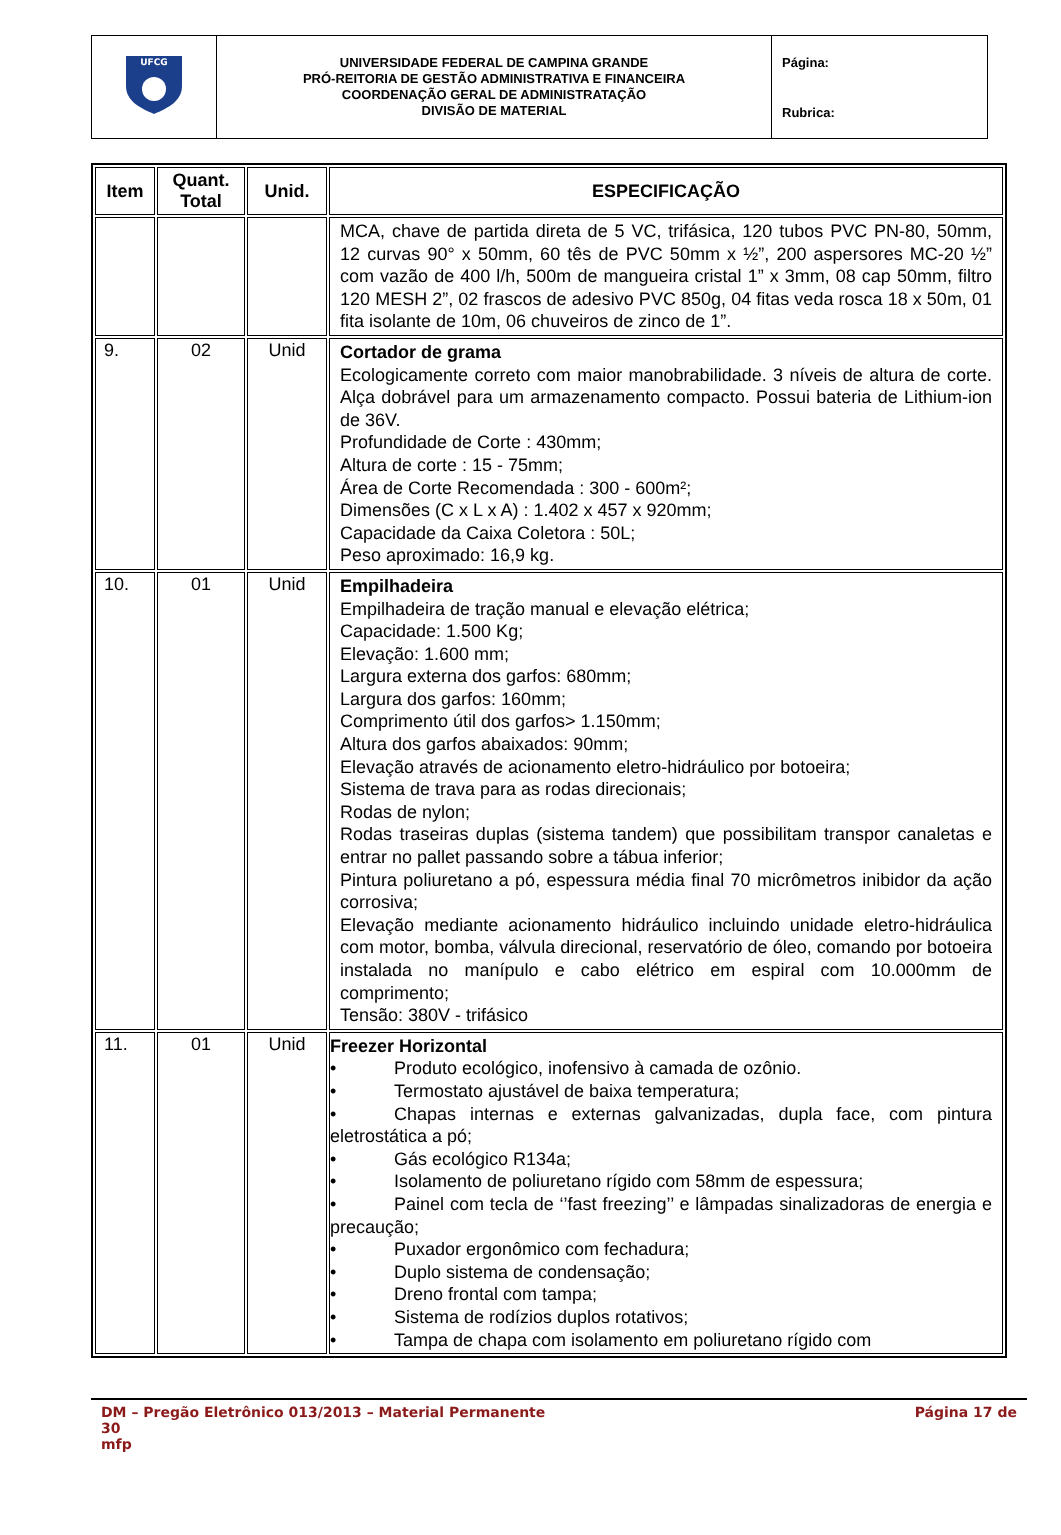| UFCG | UNIVERSIDADE FEDERAL DE CAMPINA GRANDE PRÓ-REITORIA DE GESTÃO ADMINISTRATIVA E FINANCEIRA COORDENAÇÃO GERAL DE ADMINISTRATAÇÃO DIVISÃO DE MATERIAL | Página: Rubrica: |
| Item | Quant. Total | Unid. | ESPECIFICAÇÃO |
| --- | --- | --- | --- |
| | | | MCA, chave de partida direta de 5 VC, trifásica, 120 tubos PVC PN-80, 50mm, 12 curvas 90° x 50mm, 60 tês de PVC 50mm x ½”, 200 aspersores MC-20 ½” com vazão de 400 l/h, 500m de mangueira cristal 1” x 3mm, 08 cap 50mm, filtro 120 MESH 2”, 02 frascos de adesivo PVC 850g, 04 fitas veda rosca 18 x 50m, 01 fita isolante de 10m, 06 chuveiros de zinco de 1”. |
| 9. | 02 | Unid | Cortador de grama Ecologicamente correto com maior manobrabilidade. 3 níveis de altura de corte. Alça dobrável para um armazenamento compacto. Possui bateria de Lithium-ion de 36V. Profundidade de Corte : 430mm; Altura de corte : 15 - 75mm; Área de Corte Recomendada : 300 - 600m²; Dimensões (C x L x A) : 1.402 x 457 x 920mm; Capacidade da Caixa Coletora : 50L; Peso aproximado: 16,9 kg. |
| 10. | 01 | Unid | Empilhadeira Empilhadeira de tração manual e elevação elétrica; Capacidade: 1.500 Kg; Elevação: 1.600 mm; Largura externa dos garfos: 680mm; Largura dos garfos: 160mm; Comprimento útil dos garfos> 1.150mm; Altura dos garfos abaixados: 90mm; Elevação através de acionamento eletro-hidráulico por botoeira; Sistema de trava para as rodas direcionais; Rodas de nylon; Rodas traseiras duplas (sistema tandem) que possibilitam transpor canaletas e entrar no pallet passando sobre a tábua inferior; Pintura poliuretano a pó, espessura média final 70 micrômetros inibidor da ação corrosiva; Elevação mediante acionamento hidráulico incluindo unidade eletro-hidráulica com motor, bomba, válvula direcional, reservatório de óleo, comando por botoeira instalada no manípulo e cabo elétrico em espiral com 10.000mm de comprimento; Tensão: 380V - trifásico |
| 11. | 01 | Unid | Freezer Horizontal • Produto ecológico, inofensivo à camada de ozônio. • Termostato ajustável de baixa temperatura; • Chapas internas e externas galvanizadas, dupla face, com pintura eletrostática a pó; • Gás ecológico R134a; • Isolamento de poliuretano rígido com 58mm de espessura; • Painel com tecla de ‘’fast freezing’’ e lâmpadas sinalizadoras de energia e precaução; • Puxador ergonômico com fechadura; • Duplo sistema de condensação; • Dreno frontal com tampa; • Sistema de rodízios duplos rotativos; • Tampa de chapa com isolamento em poliuretano rígido com |
DM – Pregão Eletrônico 013/2013 – Material Permanente Página 17 de
30
mfp